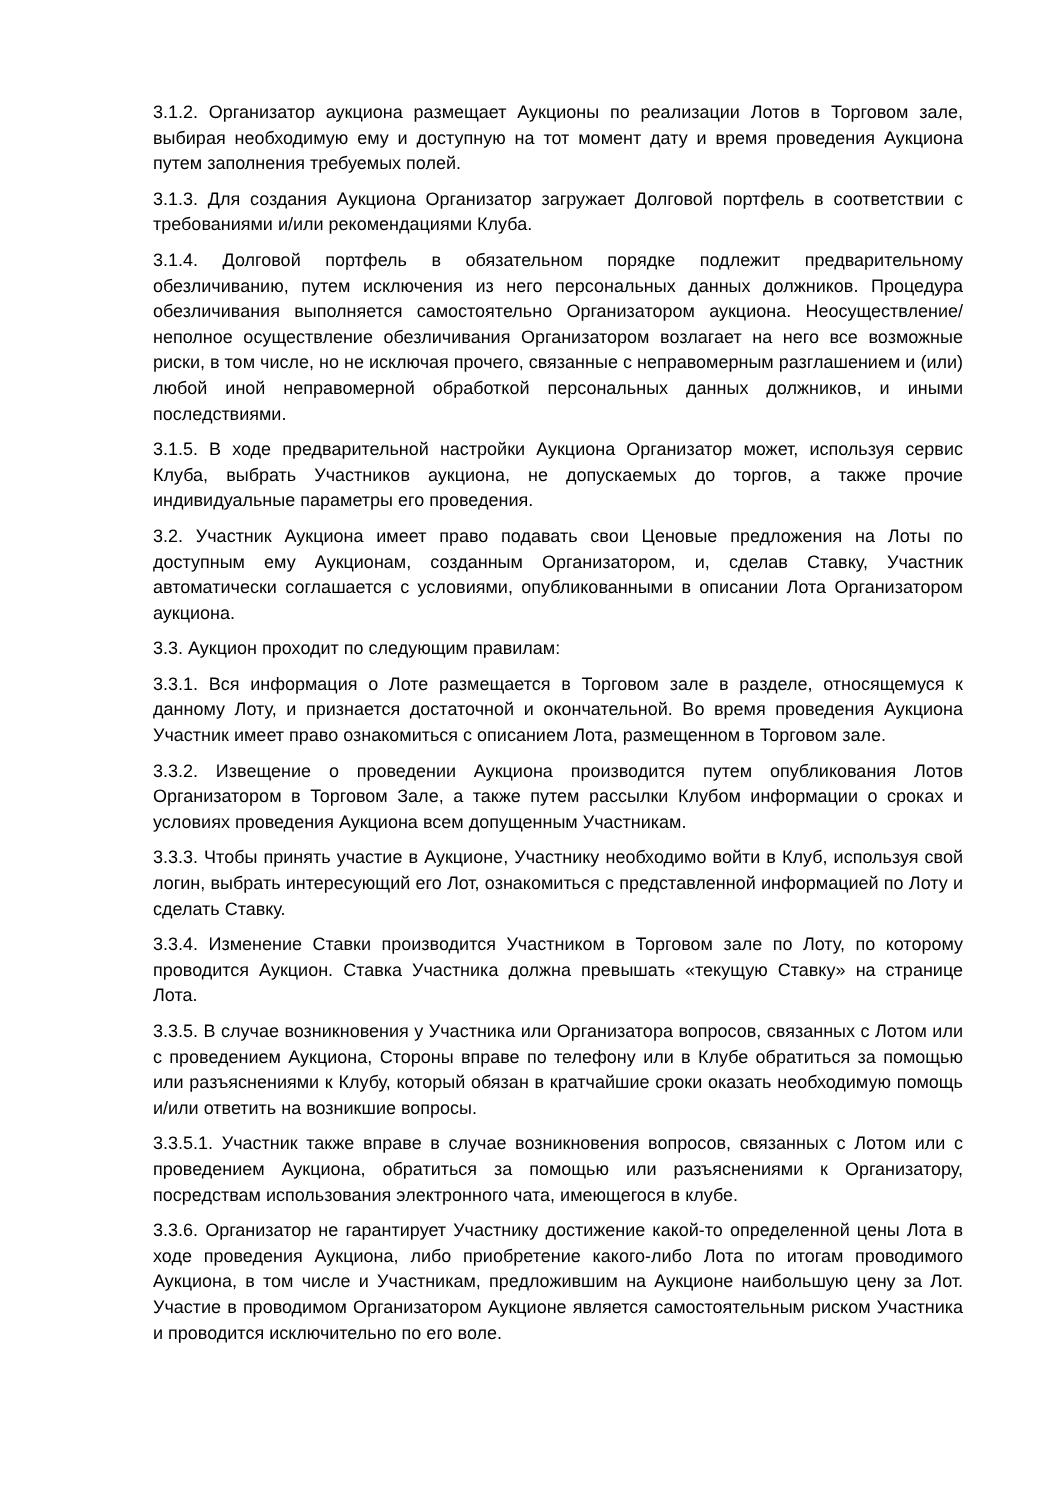3.1.2. Организатор аукциона размещает Аукционы по реализации Лотов в Торговом зале, выбирая необходимую ему и доступную на тот момент дату и время проведения Аукциона путем заполнения требуемых полей.
3.1.3. Для создания Аукциона Организатор загружает Долговой портфель в соответствии с требованиями и/или рекомендациями Клуба.
3.1.4. Долговой портфель в обязательном порядке подлежит предварительному обезличиванию, путем исключения из него персональных данных должников. Процедура обезличивания выполняется самостоятельно Организатором аукциона. Неосуществление/неполное осуществление обезличивания Организатором возлагает на него все возможные риски, в том числе, но не исключая прочего, связанные с неправомерным разглашением и (или) любой иной неправомерной обработкой персональных данных должников, и иными последствиями.
3.1.5. В ходе предварительной настройки Аукциона Организатор может, используя сервис Клуба, выбрать Участников аукциона, не допускаемых до торгов, а также прочие индивидуальные параметры его проведения.
3.2. Участник Аукциона имеет право подавать свои Ценовые предложения на Лоты по доступным ему Аукционам, созданным Организатором, и, сделав Ставку, Участник автоматически соглашается с условиями, опубликованными в описании Лота Организатором аукциона.
3.3. Аукцион проходит по следующим правилам:
3.3.1. Вся информация о Лоте размещается в Торговом зале в разделе, относящемуся к данному Лоту, и признается достаточной и окончательной. Во время проведения Аукциона Участник имеет право ознакомиться с описанием Лота, размещенном в Торговом зале.
3.3.2. Извещение о проведении Аукциона производится путем опубликования Лотов Организатором в Торговом Зале, а также путем рассылки Клубом информации о сроках и условиях проведения Аукциона всем допущенным Участникам.
3.3.3. Чтобы принять участие в Аукционе, Участнику необходимо войти в Клуб, используя свой логин, выбрать интересующий его Лот, ознакомиться с представленной информацией по Лоту и сделать Ставку.
3.3.4. Изменение Ставки производится Участником в Торговом зале по Лоту, по которому проводится Аукцион. Ставка Участника должна превышать «текущую Ставку» на странице Лота.
3.3.5. В случае возникновения у Участника или Организатора вопросов, связанных с Лотом или с проведением Аукциона, Стороны вправе по телефону или в Клубе обратиться за помощью или разъяснениями к Клубу, который обязан в кратчайшие сроки оказать необходимую помощь и/или ответить на возникшие вопросы.
3.3.5.1. Участник также вправе в случае возникновения вопросов, связанных с Лотом или с проведением Аукциона, обратиться за помощью или разъяснениями к Организатору, посредствам использования электронного чата, имеющегося в клубе.
3.3.6. Организатор не гарантирует Участнику достижение какой-то определенной цены Лота в ходе проведения Аукциона, либо приобретение какого-либо Лота по итогам проводимого Аукциона, в том числе и Участникам, предложившим на Аукционе наибольшую цену за Лот. Участие в проводимом Организатором Аукционе является самостоятельным риском Участника и проводится исключительно по его воле.